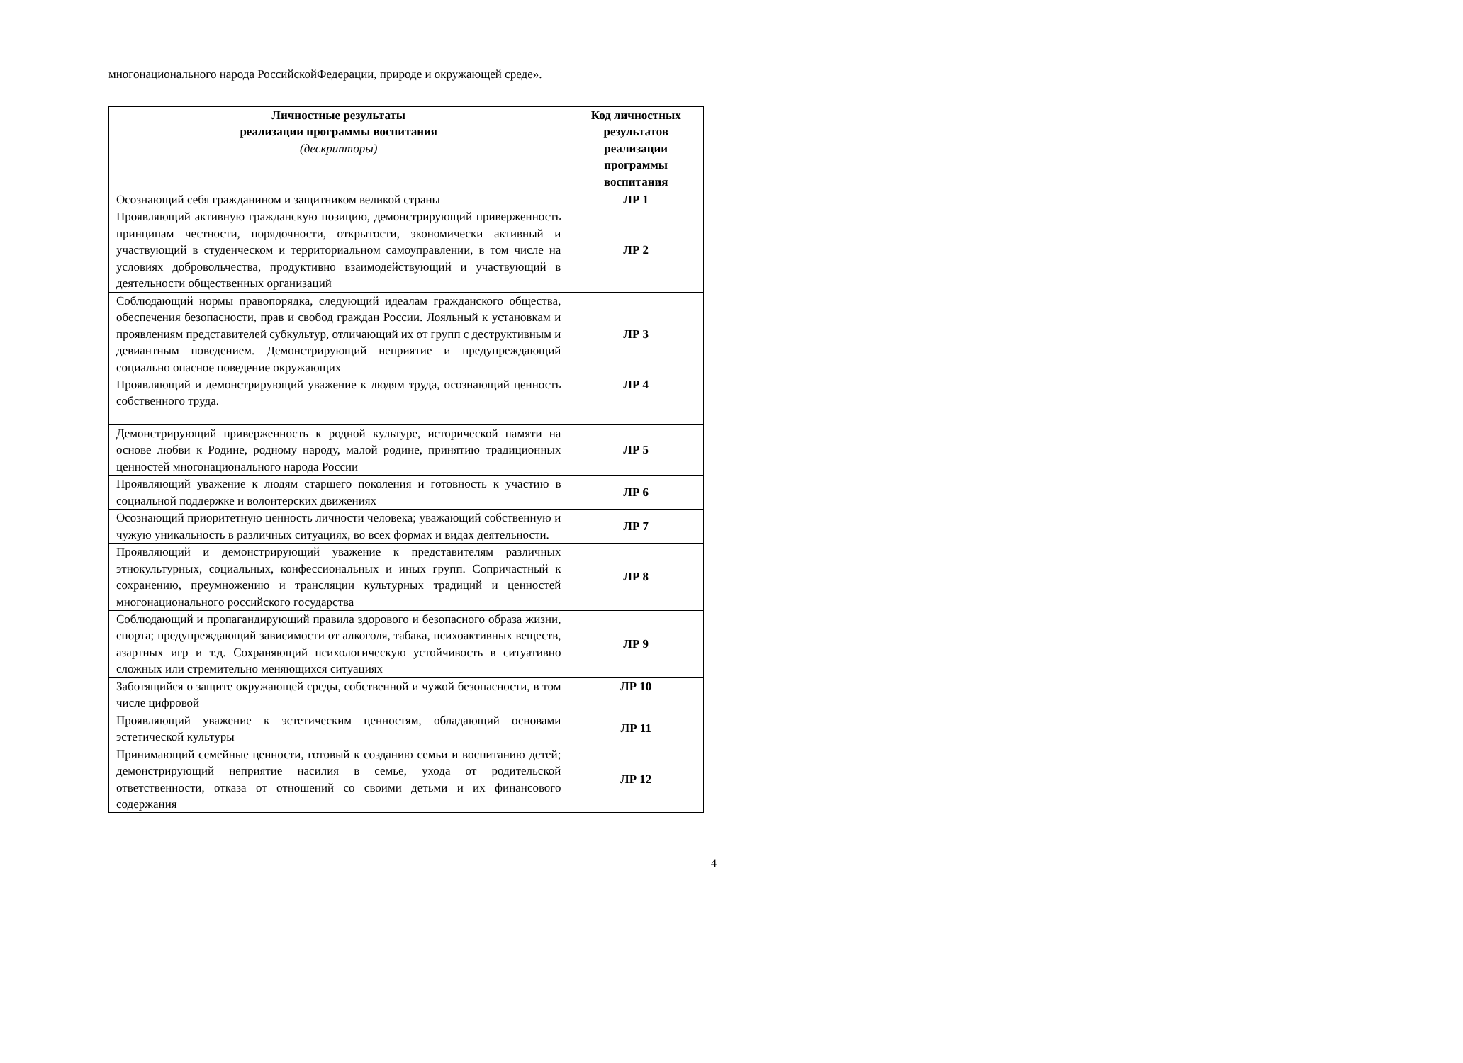многонационального народа РоссийскойФедерации, природе и окружающей среде».
| Личностные результаты реализации программы воспитания (дескрипторы) | Код личностных результатов реализации программы воспитания |
| --- | --- |
| Осознающий себя гражданином и защитником великой страны | ЛР 1 |
| Проявляющий активную гражданскую позицию, демонстрирующий приверженность принципам честности, порядочности, открытости, экономически активный и участвующий в студенческом и территориальном самоуправлении, в том числе на условиях добровольчества, продуктивно взаимодействующий и участвующий в деятельности общественных организаций | ЛР 2 |
| Соблюдающий нормы правопорядка, следующий идеалам гражданского общества, обеспечения безопасности, прав и свобод граждан России. Лояльный к установкам и проявлениям представителей субкультур, отличающий их от групп с деструктивным и девиантным поведением. Демонстрирующий неприятие и предупреждающий социально опасное поведение окружающих | ЛР 3 |
| Проявляющий и демонстрирующий уважение к людям труда, осознающий ценность собственного труда. | ЛР 4 |
| Демонстрирующий приверженность к родной культуре, исторической памяти на основе любви к Родине, родному народу, малой родине, принятию традиционных ценностей многонационального народа России | ЛР 5 |
| Проявляющий уважение к людям старшего поколения и готовность к участию в социальной поддержке и волонтерских движениях | ЛР 6 |
| Осознающий приоритетную ценность личности человека; уважающий собственную и чужую уникальность в различных ситуациях, во всех формах и видах деятельности. | ЛР 7 |
| Проявляющий и демонстрирующий уважение к представителям различных этнокультурных, социальных, конфессиональных и иных групп. Сопричастный к сохранению, преумножению и трансляции культурных традиций и ценностей многонационального российского государства | ЛР 8 |
| Соблюдающий и пропагандирующий правила здорового и безопасного образа жизни, спорта; предупреждающий зависимости от алкоголя, табака, психоактивных веществ, азартных игр и т.д. Сохраняющий психологическую устойчивость в ситуативно сложных или стремительно меняющихся ситуациях | ЛР 9 |
| Заботящийся о защите окружающей среды, собственной и чужой безопасности, в том числе цифровой | ЛР 10 |
| Проявляющий уважение к эстетическим ценностям, обладающий основами эстетической культуры | ЛР 11 |
| Принимающий семейные ценности, готовый к созданию семьи и воспитанию детей; демонстрирующий неприятие насилия в семье, ухода от родительской ответственности, отказа от отношений со своими детьми и их финансового содержания | ЛР 12 |
4